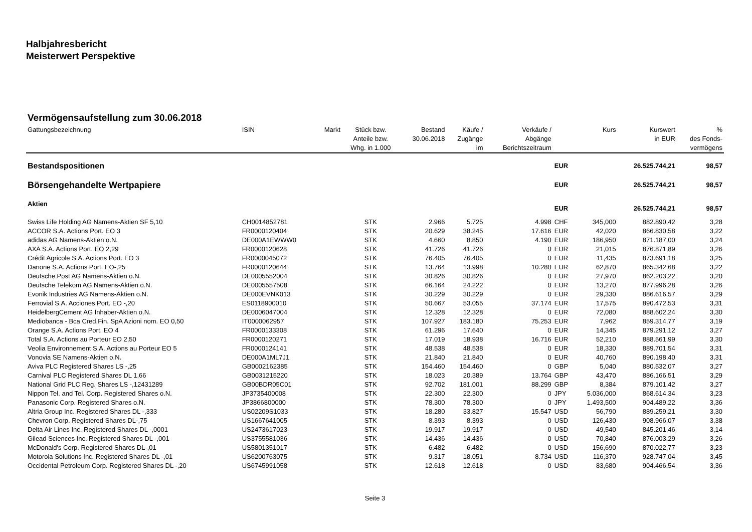Halbjahresbericht
Meisterwert Perspektive
Vermögensaufstellung zum 30.06.2018
| Gattungsbezeichnung | ISIN | Markt | Stück bzw. Anteile bzw. Whg. in 1.000 | Bestand 30.06.2018 | Käufe / Zugänge im | Verkäufe / Abgänge Berichtszeitraum | | Kurs | Kurswert in EUR | % des Fonds- vermögens |
| --- | --- | --- | --- | --- | --- | --- | --- | --- | --- | --- |
| Bestandspositionen | | | | | | | EUR | | 26.525.744,21 | 98,57 |
| Börsengehandelte Wertpapiere | | | | | | | EUR | | 26.525.744,21 | 98,57 |
| Aktien | | | | | | | EUR | | 26.525.744,21 | 98,57 |
| Swiss Life Holding AG Namens-Aktien SF 5,10 | CH0014852781 | | STK | 2.966 | 5.725 | 4.998 | CHF | 345,000 | 882.890,42 | 3,28 |
| ACCOR S.A. Actions Port. EO 3 | FR0000120404 | | STK | 20.629 | 38.245 | 17.616 | EUR | 42,020 | 866.830,58 | 3,22 |
| adidas AG Namens-Aktien o.N. | DE000A1EWWW0 | | STK | 4.660 | 8.850 | 4.190 | EUR | 186,950 | 871.187,00 | 3,24 |
| AXA S.A. Actions Port. EO 2,29 | FR0000120628 | | STK | 41.726 | 41.726 | 0 | EUR | 21,015 | 876.871,89 | 3,26 |
| Crédit Agricole S.A. Actions Port. EO 3 | FR0000045072 | | STK | 76.405 | 76.405 | 0 | EUR | 11,435 | 873.691,18 | 3,25 |
| Danone S.A. Actions Port. EO-,25 | FR0000120644 | | STK | 13.764 | 13.998 | 10.280 | EUR | 62,870 | 865.342,68 | 3,22 |
| Deutsche Post AG Namens-Aktien o.N. | DE0005552004 | | STK | 30.826 | 30.826 | 0 | EUR | 27,970 | 862.203,22 | 3,20 |
| Deutsche Telekom AG Namens-Aktien o.N. | DE0005557508 | | STK | 66.164 | 24.222 | 0 | EUR | 13,270 | 877.996,28 | 3,26 |
| Evonik Industries AG Namens-Aktien o.N. | DE000EVNK013 | | STK | 30.229 | 30.229 | 0 | EUR | 29,330 | 886.616,57 | 3,29 |
| Ferrovial S.A. Acciones Port. EO -,20 | ES0118900010 | | STK | 50.667 | 53.055 | 37.174 | EUR | 17,575 | 890.472,53 | 3,31 |
| HeidelbergCement AG Inhaber-Aktien o.N. | DE0006047004 | | STK | 12.328 | 12.328 | 0 | EUR | 72,080 | 888.602,24 | 3,30 |
| Mediobanca - Bca Cred.Fin. SpA Azioni nom. EO 0,50 | IT0000062957 | | STK | 107.927 | 183.180 | 75.253 | EUR | 7,962 | 859.314,77 | 3,19 |
| Orange S.A. Actions Port. EO 4 | FR0000133308 | | STK | 61.296 | 17.640 | 0 | EUR | 14,345 | 879.291,12 | 3,27 |
| Total S.A. Actions au Porteur EO 2,50 | FR0000120271 | | STK | 17.019 | 18.938 | 16.716 | EUR | 52,210 | 888.561,99 | 3,30 |
| Veolia Environnement S.A. Actions au Porteur EO 5 | FR0000124141 | | STK | 48.538 | 48.538 | 0 | EUR | 18,330 | 889.701,54 | 3,31 |
| Vonovia SE Namens-Aktien o.N. | DE000A1ML7J1 | | STK | 21.840 | 21.840 | 0 | EUR | 40,760 | 890.198,40 | 3,31 |
| Aviva PLC Registered Shares LS -,25 | GB0002162385 | | STK | 154.460 | 154.460 | 0 | GBP | 5,040 | 880.532,07 | 3,27 |
| Carnival PLC Registered Shares DL 1,66 | GB0031215220 | | STK | 18.023 | 20.389 | 13.764 | GBP | 43,470 | 886.166,51 | 3,29 |
| National Grid PLC Reg. Shares LS -,12431289 | GB00BDR05C01 | | STK | 92.702 | 181.001 | 88.299 | GBP | 8,384 | 879.101,42 | 3,27 |
| Nippon Tel. and Tel. Corp. Registered Shares o.N. | JP3735400008 | | STK | 22.300 | 22.300 | 0 | JPY | 5.036,000 | 868.614,34 | 3,23 |
| Panasonic Corp. Registered Shares o.N. | JP3866800000 | | STK | 78.300 | 78.300 | 0 | JPY | 1.493,500 | 904.489,22 | 3,36 |
| Altria Group Inc. Registered Shares DL -,333 | US02209S1033 | | STK | 18.280 | 33.827 | 15.547 | USD | 56,790 | 889.259,21 | 3,30 |
| Chevron Corp. Registered Shares DL-,75 | US1667641005 | | STK | 8.393 | 8.393 | 0 | USD | 126,430 | 908.966,07 | 3,38 |
| Delta Air Lines Inc. Registered Shares DL -,0001 | US2473617023 | | STK | 19.917 | 19.917 | 0 | USD | 49,540 | 845.201,46 | 3,14 |
| Gilead Sciences Inc. Registered Shares DL -,001 | US3755581036 | | STK | 14.436 | 14.436 | 0 | USD | 70,840 | 876.003,29 | 3,26 |
| McDonald's Corp. Registered Shares DL-,01 | US5801351017 | | STK | 6.482 | 6.482 | 0 | USD | 156,690 | 870.022,77 | 3,23 |
| Motorola Solutions Inc. Registered Shares DL -,01 | US6200763075 | | STK | 9.317 | 18.051 | 8.734 | USD | 116,370 | 928.747,04 | 3,45 |
| Occidental Petroleum Corp. Registered Shares DL -,20 | US6745991058 | | STK | 12.618 | 12.618 | 0 | USD | 83,680 | 904.466,54 | 3,36 |
Seite 3